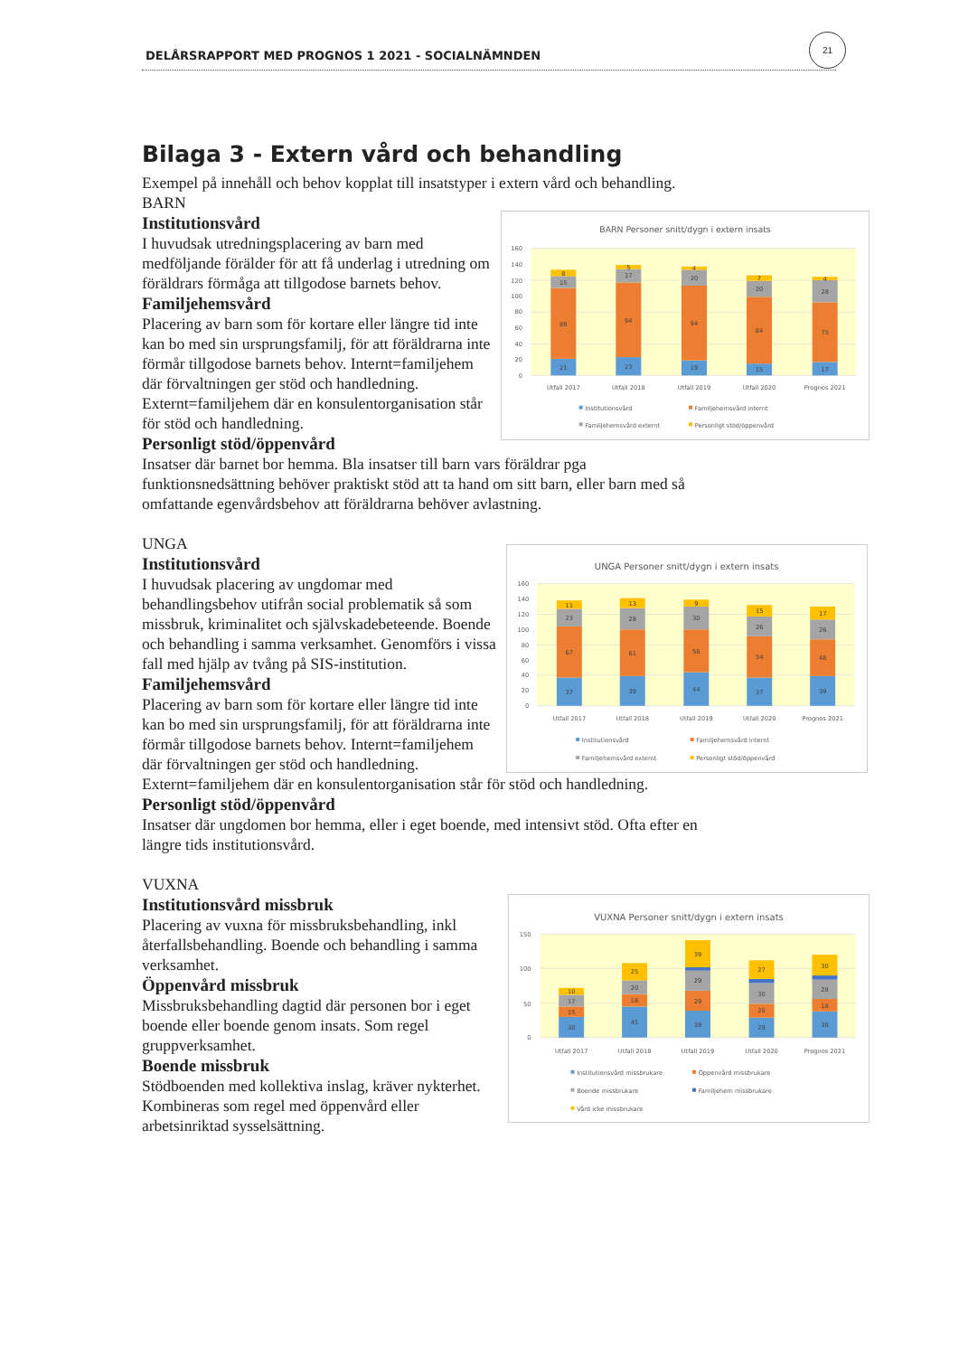DELÅRSRAPPORT MED PROGNOS 1 2021 - SOCIALNÄMNDEN
21
Bilaga 3 - Extern vård och behandling
Exempel på innehåll och behov kopplat till insatstyper i extern vård och behandling.
BARN
BARN Personer snitt/dygn i extern insats
160
140
120
100
80
60
40
20
0
21
89
15
8
23
94
17
5
19
94
20
4
15
84
20
7
17
75
28
4
Utfall 2017
Utfall 2018
Utfall 2019
Utfall 2020
Prognos 2021
Institutionsvård
Familjehemsvård internt
Familjehemsvård externt
Personligt stöd/öppenvård
Institutionsvård
I huvudsak utredningsplacering av barn med medföljande förälder för att få underlag i utredning om föräldrars förmåga att tillgodose barnets behov.
Familjehemsvård
Placering av barn som för kortare eller längre tid inte kan bo med sin ursprungsfamilj, för att föräldrarna inte förmår tillgodose barnets behov. Internt=familjehem där förvaltningen ger stöd och handledning. Externt=familjehem där en konsulentorganisation står för stöd och handledning.
Personligt stöd/öppenvård
Insatser där barnet bor hemma. Bla insatser till barn vars föräldrar pga funktionsnedsättning behöver praktiskt stöd att ta hand om sitt barn, eller barn med så omfattande egenvårdsbehov att föräldrarna behöver avlastning.
UNGA
UNGA Personer snitt/dygn i extern insats
160
140
120
100
80
60
40
20
0
37
67
23
11
39
61
28
13
44
56
30
9
37
54
26
15
39
48
26
17
Utfall 2017
Utfall 2018
Utfall 2019
Utfall 2020
Prognos 2021
Institutionsvård
Familjehemsvård internt
Familjehemsvård externt
Personligt stöd/öppenvård
Institutionsvård
I huvudsak placering av ungdomar med behandlingsbehov utifrån social problematik så som missbruk, kriminalitet och självskadebeteende. Boende och behandling i samma verksamhet. Genomförs i vissa fall med hjälp av tvång på SIS-institution.
Familjehemsvård
Placering av barn som för kortare eller längre tid inte kan bo med sin ursprungsfamilj, för att föräldrarna inte förmår tillgodose barnets behov. Internt=familjehem där förvaltningen ger stöd och handledning. Externt=familjehem där en konsulentorganisation står för stöd och handledning.
Personligt stöd/öppenvård
Insatser där ungdomen bor hemma, eller i eget boende, med intensivt stöd. Ofta efter en längre tids institutionsvård.
VUXNA
VUXNA Personer snitt/dygn i extern insats
150
100
50
0
30
15
17
10
45
18
20
25
39
29
29
39
29
20
30
27
38
18
28
30
Utfall 2017
Utfall 2018
Utfall 2019
Utfall 2020
Prognos 2021
Institutionsvård missbrukare
Öppenvård missbrukare
Boende missbrukare
Familjehem missbrukare
Vård icke missbrukare
Institutionsvård missbruk
Placering av vuxna för missbruksbehandling, inkl återfallsbehandling. Boende och behandling i samma verksamhet.
Öppenvård missbruk
Missbruksbehandling dagtid där personen bor i eget boende eller boende genom insats. Som regel gruppverksamhet.
Boende missbruk
Stödboenden med kollektiva inslag, kräver nykterhet. Kombineras som regel med öppenvård eller arbetsinriktad sysselsättning.